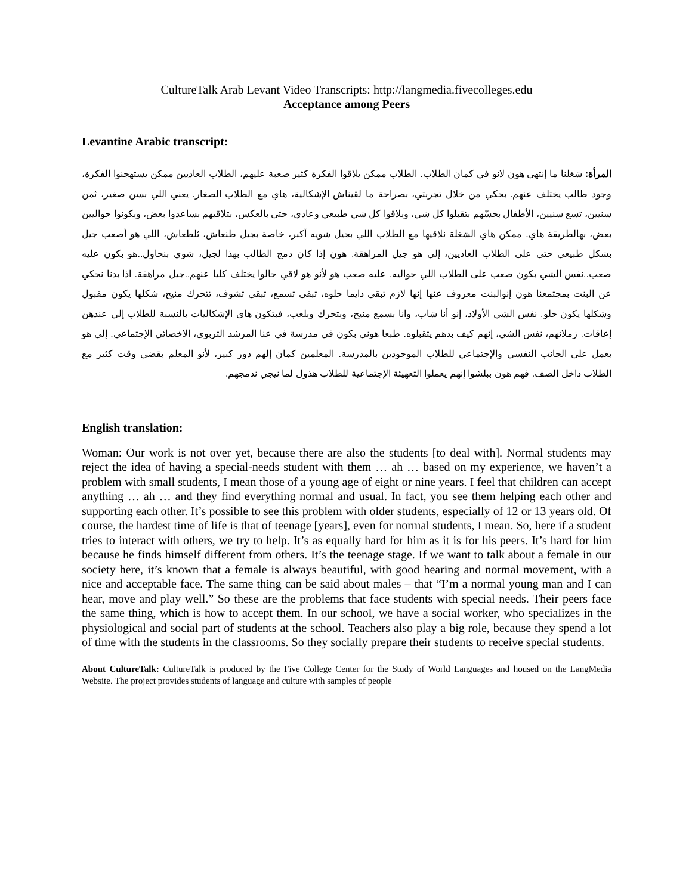CultureTalk Arab Levant Video Transcripts: http://langmedia.fivecolleges.edu
Acceptance among Peers
Levantine Arabic transcript:
المرأة: شغلنا ما إنتهى هون لانو في كمان الطلاب. الطلاب ممكن يلاقوا الفكرة كثير صعبة عليهم، الطلاب العاديين ممكن يستهجنوا الفكرة، وجود طالب يختلف عنهم. بحكي من خلال تجربتي، بصراحة ما لقيناش الإشكالية، هاي مع الطلاب الصغار. يعني اللي بسن صغير، ثمن سنيين، تسع سنيين، الأطفال بحسّهم بتقبلوا كل شي، وبلاقوا كل شي طبيعي وعادي، حتى بالعكس، بتلاقيهم بساعدوا بعض، وبكونوا حواليين بعض، بهالطريقة هاي. ممكن هاي الشغلة نلاقيها مع الطلاب اللي بجيل شويه أكبر، خاصة بجيل طنعاش، ثلطعاش، اللي هو أصعب جيل بشكل طبيعي حتى على الطلاب العاديين، إلي هو جيل المراهقة. هون إذا كان دمج الطالب بهذا لجيل، شوي بنحاول..هو بكون عليه صعب..نفس الشي بكون صعب على الطلاب اللي حواليه. عليه صعب هو لأنو هو لاقي حالوا يختلف كليا عنهم..جيل مراهقة. اذا بدنا نحكي عن البنت بمجتمعنا هون إنوالبنت معروف عنها إنها لازم تبقى دايما حلوه، تبقى تسمع، تبقى تشوف، تتحرك منيح، شكلها يكون مقبول وشكلها يكون حلو. نفس الشي الأولاد، إنو أنا شاب، وانا بسمع منيح، وبتحرك وبلعب، فبتكون هاي الإشكاليات بالنسبة للطلاب إلي عندهن إعاقات. زملائهم، نفس الشي، إنهم كيف بدهم يتقبلوه. طبعا هوني بكون في مدرسة في عنا المرشد التربوي، الاخصائي الإجتماعي. إلي هو بعمل على الجانب النفسي والإجتماعي للطلاب الموجودين بالمدرسة. المعلمين كمان إلهم دور كبير، لأنو المعلم بقضي وقت كثير مع الطلاب داخل الصف. فهم هون ببلشوا إنهم يعملوا التعهيئة الإجتماعية للطلاب هذول لما نيجي ندمجهم.
English translation:
Woman: Our work is not over yet, because there are also the students [to deal with]. Normal students may reject the idea of having a special-needs student with them … ah … based on my experience, we haven’t a problem with small students, I mean those of a young age of eight or nine years. I feel that children can accept anything … ah … and they find everything normal and usual. In fact, you see them helping each other and supporting each other. It’s possible to see this problem with older students, especially of 12 or 13 years old. Of course, the hardest time of life is that of teenage [years], even for normal students, I mean. So, here if a student tries to interact with others, we try to help. It’s as equally hard for him as it is for his peers. It’s hard for him because he finds himself different from others. It’s the teenage stage. If we want to talk about a female in our society here, it’s known that a female is always beautiful, with good hearing and normal movement, with a nice and acceptable face. The same thing can be said about males – that “I’m a normal young man and I can hear, move and play well.” So these are the problems that face students with special needs. Their peers face the same thing, which is how to accept them. In our school, we have a social worker, who specializes in the physiological and social part of students at the school. Teachers also play a big role, because they spend a lot of time with the students in the classrooms. So they socially prepare their students to receive special students.
About CultureTalk: CultureTalk is produced by the Five College Center for the Study of World Languages and housed on the LangMedia Website. The project provides students of language and culture with samples of people